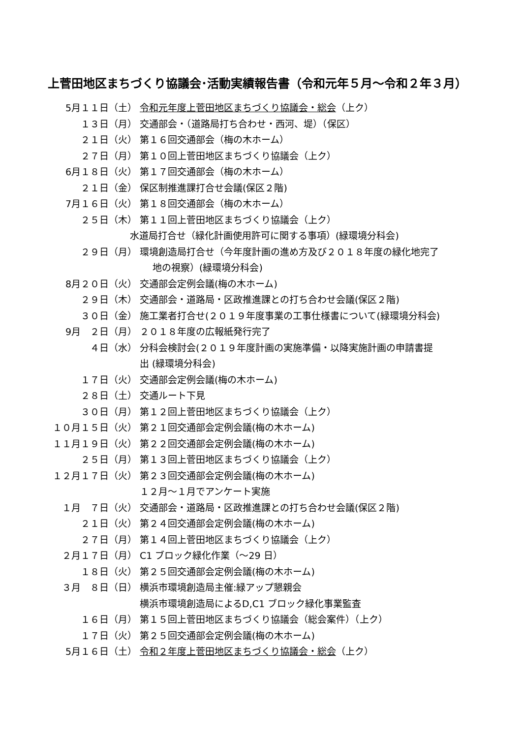上菅田地区まちづくり協議会･活動実績報告書（令和元年５月～令和２年３月）
5月１１日（土） 令和元年度上菅田地区まちづくり協議会・総会（上ク）
１３日（月） 交通部会・（道路局打ち合わせ・西河、堤）（保区）
２１日（火） 第１６回交通部会（梅の木ホーム）
２７日（月） 第１０回上菅田地区まちづくり協議会（上ク）
6月１８日（火） 第１７回交通部会（梅の木ホーム）
２１日（金） 保区制推進課打合せ会議(保区２階)
7月１６日（火） 第１８回交通部会（梅の木ホーム）
２５日（木） 第１１回上菅田地区まちづくり協議会（上ク）
水道局打合せ（緑化計画使用許可に関する事項）(緑環境分科会)
２９日（月） 環境創造局打合せ（今年度計画の進め方及び２０１８年度の緑化地完了
地の視察）(緑環境分科会)
8月２０日（火） 交通部会定例会議(梅の木ホーム)
２９日（木） 交通部会・道路局・区政推進課との打ち合わせ会議(保区２階)
３０日（金） 施工業者打合せ(２０１９年度事業の工事仕様書について(緑環境分科会)
9月　２日（月） ２０１８年度の広報紙発行完了
４日（水） 分科会検討会(２０１９年度計画の実施準備・以降実施計画の申請書提
出 (緑環境分科会)
１７日（火） 交通部会定例会議(梅の木ホーム)
２８日（土） 交通ルート下見
３０日（月） 第１２回上菅田地区まちづくり協議会（上ク）
１０月１５日（火） 第２１回交通部会定例会議(梅の木ホーム)
１１月１９日（火） 第２２回交通部会定例会議(梅の木ホーム)
２５日（月） 第１３回上菅田地区まちづくり協議会（上ク）
１２月１７日（火） 第２３回交通部会定例会議(梅の木ホーム)
１２月～１月でアンケート実施
１月　７日（火） 交通部会・道路局・区政推進課との打ち合わせ会議(保区２階)
２１日（火） 第２４回交通部会定例会議(梅の木ホーム)
２７日（月） 第１４回上菅田地区まちづくり協議会（上ク）
２月１７日（月） C1 ブロック緑化作業（～29 日）
１８日（火） 第２５回交通部会定例会議(梅の木ホーム)
３月　８日（日） 横浜市環境創造局主催:緑アップ懇親会
横浜市環境創造局によるD,C1 ブロック緑化事業監査
１６日（月） 第１５回上菅田地区まちづくり協議会（総会案件）（上ク）
１７日（火） 第２５回交通部会定例会議(梅の木ホーム)
5月１６日（土） 令和２年度上菅田地区まちづくり協議会・総会（上ク）